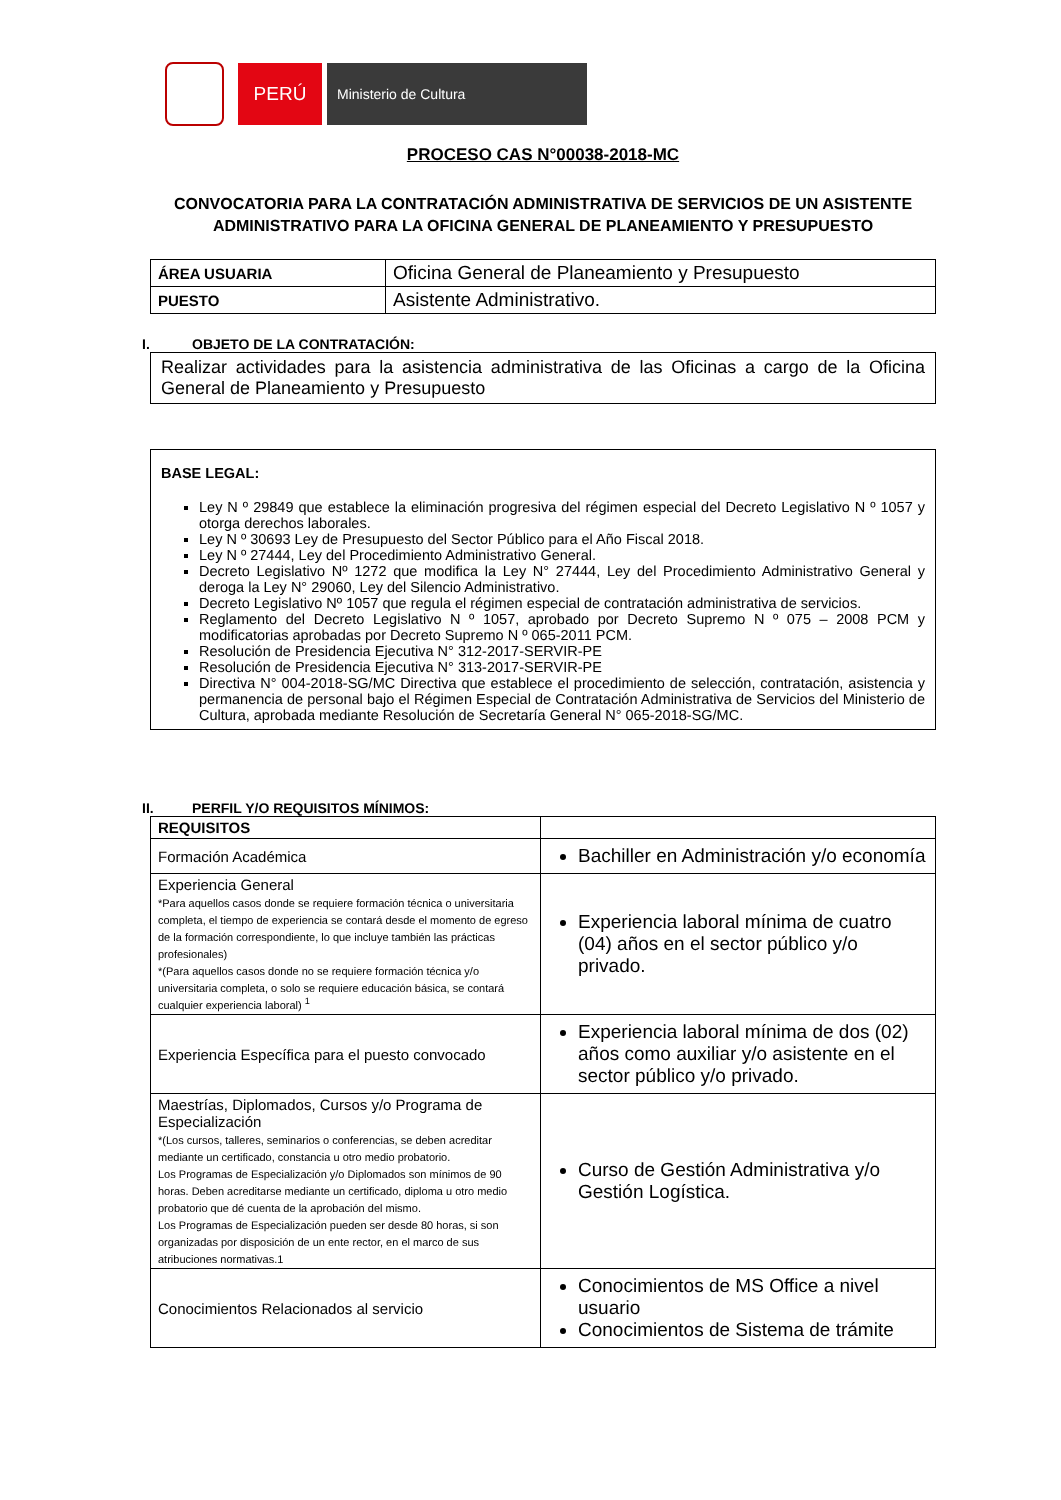PERÚ
Ministerio de Cultura
PROCESO CAS N°00038-2018-MC
CONVOCATORIA PARA LA CONTRATACIÓN ADMINISTRATIVA DE SERVICIOS DE UN ASISTENTE ADMINISTRATIVO PARA LA OFICINA GENERAL DE PLANEAMIENTO Y PRESUPUESTO
| ÁREA USUARIA | Oficina General de Planeamiento y Presupuesto |
| PUESTO | Asistente Administrativo. |
I. OBJETO DE LA CONTRATACIÓN:
Realizar actividades para la asistencia administrativa de las Oficinas a cargo de la Oficina General de Planeamiento y Presupuesto
BASE LEGAL:
Ley N º 29849 que establece la eliminación progresiva del régimen especial del Decreto Legislativo N º 1057 y otorga derechos laborales.
Ley N º 30693 Ley de Presupuesto del Sector Público para el Año Fiscal 2018.
Ley N º 27444, Ley del Procedimiento Administrativo General.
Decreto Legislativo Nº 1272 que modifica la Ley N° 27444, Ley del Procedimiento Administrativo General y deroga la Ley N° 29060, Ley del Silencio Administrativo.
Decreto Legislativo Nº 1057 que regula el régimen especial de contratación administrativa de servicios.
Reglamento del Decreto Legislativo N º 1057, aprobado por Decreto Supremo N º 075 – 2008 PCM y modificatorias aprobadas por Decreto Supremo N º 065-2011 PCM.
Resolución de Presidencia Ejecutiva N° 312-2017-SERVIR-PE
Resolución de Presidencia Ejecutiva N° 313-2017-SERVIR-PE
Directiva N° 004-2018-SG/MC Directiva que establece el procedimiento de selección, contratación, asistencia y permanencia de personal bajo el Régimen Especial de Contratación Administrativa de Servicios del Ministerio de Cultura, aprobada mediante Resolución de Secretaría General N° 065-2018-SG/MC.
II. PERFIL Y/O REQUISITOS MÍNIMOS:
| REQUISITOS | |
| Formación Académica | Bachiller en Administración y/o economía |
| Experiencia General *Para aquellos casos donde se requiere formación técnica o universitaria completa, el tiempo de experiencia se contará desde el momento de egreso de la formación correspondiente, lo que incluye también las prácticas profesionales) *(Para aquellos casos donde no se requiere formación técnica y/o universitaria completa, o solo se requiere educación básica, se contará cualquier experiencia laboral) <sup>1</sup> | Experiencia laboral mínima de cuatro (04) años en el sector público y/o privado. |
| Experiencia Específica para el puesto convocado | Experiencia laboral mínima de dos (02) años como auxiliar y/o asistente en el sector público y/o privado. |
| Maestrías, Diplomados, Cursos y/o Programa de Especialización *(Los cursos, talleres, seminarios o conferencias, se deben acreditar mediante un certificado, constancia u otro medio probatorio. Los Programas de Especialización y/o Diplomados son mínimos de 90 horas. Deben acreditarse mediante un certificado, diploma u otro medio probatorio que dé cuenta de la aprobación del mismo. Los Programas de Especialización pueden ser desde 80 horas, si son organizadas por disposición de un ente rector, en el marco de sus atribuciones normativas.1 | Curso de Gestión Administrativa y/o Gestión Logística. |
| Conocimientos Relacionados al servicio | Conocimientos de MS Office a nivel usuario Conocimientos de Sistema de trámite |